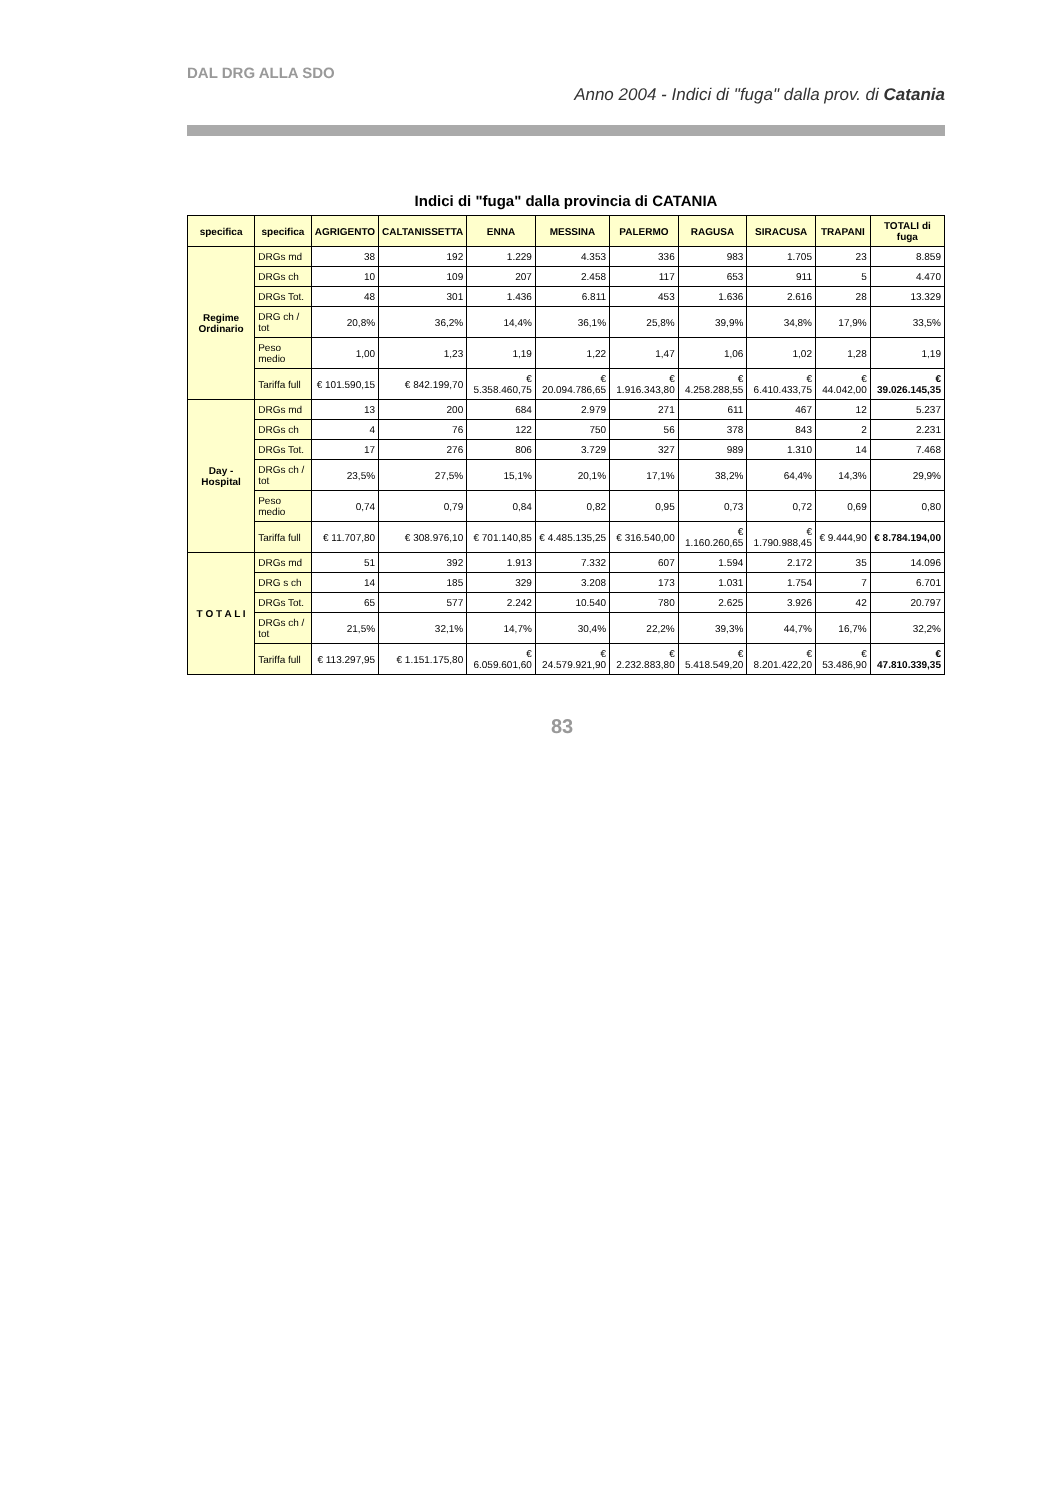DAL DRG ALLA SDO
Anno 2004 - Indici di "fuga" dalla prov. di Catania
Indici di "fuga" dalla provincia di CATANIA
| specifica | specifica | AGRIGENTO | CALTANISSETTA | ENNA | MESSINA | PALERMO | RAGUSA | SIRACUSA | TRAPANI | TOTALI di fuga |
| --- | --- | --- | --- | --- | --- | --- | --- | --- | --- | --- |
| Regime Ordinario | DRGs md | 38 | 192 | 1.229 | 4.353 | 336 | 983 | 1.705 | 23 | 8.859 |
| | DRGs ch | 10 | 109 | 207 | 2.458 | 117 | 653 | 911 | 5 | 4.470 |
| | DRGs Tot. | 48 | 301 | 1.436 | 6.811 | 453 | 1.636 | 2.616 | 28 | 13.329 |
| | DRG ch / tot | 20,8% | 36,2% | 14,4% | 36,1% | 25,8% | 39,9% | 34,8% | 17,9% | 33,5% |
| | Peso medio | 1,00 | 1,23 | 1,19 | 1,22 | 1,47 | 1,06 | 1,02 | 1,28 | 1,19 |
| | Tariffa full | € 101.590,15 | € 842.199,70 | € 5.358.460,75 | € 20.094.786,65 | € 1.916.343,80 | € 4.258.288,55 | € 6.410.433,75 | € 44.042,00 | € 39.026.145,35 |
| Day - Hospital | DRGs md | 13 | 200 | 684 | 2.979 | 271 | 611 | 467 | 12 | 5.237 |
| | DRGs ch | 4 | 76 | 122 | 750 | 56 | 378 | 843 | 2 | 2.231 |
| | DRGs Tot. | 17 | 276 | 806 | 3.729 | 327 | 989 | 1.310 | 14 | 7.468 |
| | DRGs ch / tot | 23,5% | 27,5% | 15,1% | 20,1% | 17,1% | 38,2% | 64,4% | 14,3% | 29,9% |
| | Peso medio | 0,74 | 0,79 | 0,84 | 0,82 | 0,95 | 0,73 | 0,72 | 0,69 | 0,80 |
| | Tariffa full | € 11.707,80 | € 308.976,10 | € 701.140,85 | € 4.485.135,25 | € 316.540,00 | € 1.160.260,65 | € 1.790.988,45 | € 9.444,90 | € 8.784.194,00 |
| T O T A L I | DRGs md | 51 | 392 | 1.913 | 7.332 | 607 | 1.594 | 2.172 | 35 | 14.096 |
| | DRG s ch | 14 | 185 | 329 | 3.208 | 173 | 1.031 | 1.754 | 7 | 6.701 |
| | DRGs Tot. | 65 | 577 | 2.242 | 10.540 | 780 | 2.625 | 3.926 | 42 | 20.797 |
| | DRGs ch / tot | 21,5% | 32,1% | 14,7% | 30,4% | 22,2% | 39,3% | 44,7% | 16,7% | 32,2% |
| | Tariffa full | € 113.297,95 | € 1.151.175,80 | € 6.059.601,60 | € 24.579.921,90 | € 2.232.883,80 | € 5.418.549,20 | € 8.201.422,20 | € 53.486,90 | € 47.810.339,35 |
83